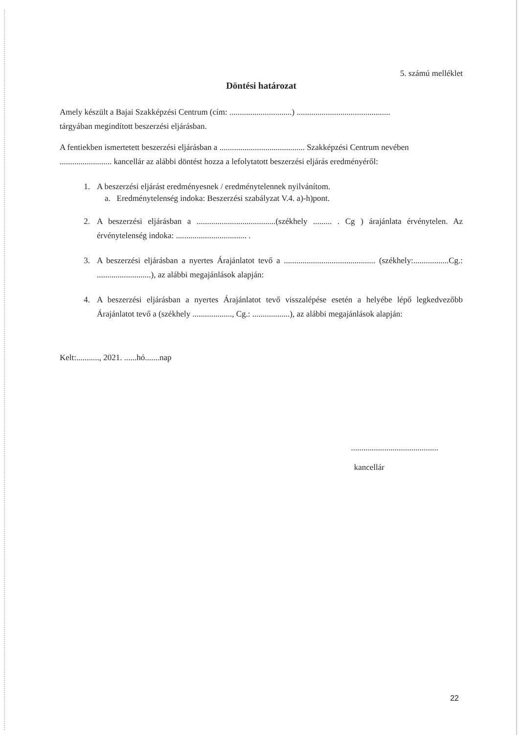5. számú melléklet
Döntési határozat
Amely készült a Bajai Szakképzési Centrum (cím: ..............................) .............................................
tárgyában megindított beszerzési eljárásban.
A fentiekben ismertetett beszerzési eljárásban a ......................................... Szakképzési Centrum nevében ......................... kancellár az alábbi döntést hozza a lefolytatott beszerzési eljárás eredményéről:
1. A beszerzési eljárást eredményesnek / eredménytelennek nyilvánítom.
a. Eredménytelenség indoka: Beszerzési szabályzat V.4. a)-h)pont.
2. A beszerzési eljárásban a ......................................(székhely ......... . Cg ) árajánlata érvénytelen. Az érvénytelenség indoka: .................................. .
3. A beszerzési eljárásban a nyertes Árajánlatot tevő a ............................................ (székhely:.................Cg.: ..........................), az alábbi megajánlások alapján:
4. A beszerzési eljárásban a nyertes Árajánlatot tevő visszalépése esetén a helyébe lépő legkedvezőbb Árajánlatot tevő a (székhely ..................., Cg.: ..................), az alábbi megajánlások alapján:
Kelt:..........., 2021. ......hó.......nap
..........................................
kancellár
22